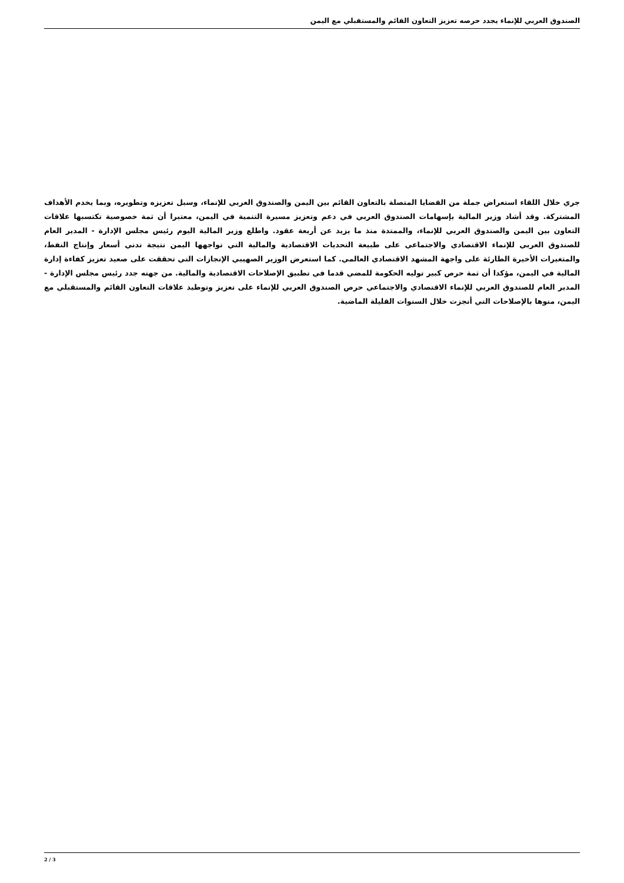الصندوق العربي للإنماء يجدد حرصه تعزيز التعاون القائم والمستقبلي مع اليمن
جري خلال اللقاء استعراض جملة من القضايا المتصلة بالتعاون القائم بين اليمن والصندوق العربي للإنماء، وسبل تعزيزه وتطويره، وبما يخدم الأهداف المشتركة. وقد أشاد وزير المالية بإسهامات الصندوق العربي في دعم وتعزيز مسيرة التنمية في اليمن، معتبرا أن ثمة خصوصية تكتسبها علاقات التعاون بين اليمن والصندوق العربي للإنماء، والممتدة منذ ما يزيد عن أربعة عقود. واطلع وزير المالية اليوم رئيس مجلس الإدارة - المدير العام للصندوق العربي للإنماء الاقتصادي والاجتماعي على طبيعة التحديات الاقتصادية والمالية التي تواجهها اليمن نتيجة تدني أسعار وإنتاج النفط، والمتغيرات الأخيرة الطارئة على واجهة المشهد الاقتصادي العالمي. كما استعرض الوزير الصهيبي الإنجازات التي تحققت على صعيد تعزيز كفاءة إدارة المالية في اليمن، مؤكدا أن ثمة حرص كبير توليه الحكومة للمضي قدما في تطبيق الإصلاحات الاقتصادية والمالية. من جهته جدد رئيس مجلس الإدارة - المدير العام للصندوق العربي للإنماء الاقتصادي والاجتماعي حرص الصندوق العربي للإنماء على تعزيز وتوطيد علاقات التعاون القائم والمستقبلي مع اليمن، منوها بالإصلاحات التي أنجزت خلال السنوات القليلة الماضية.
2 / 3